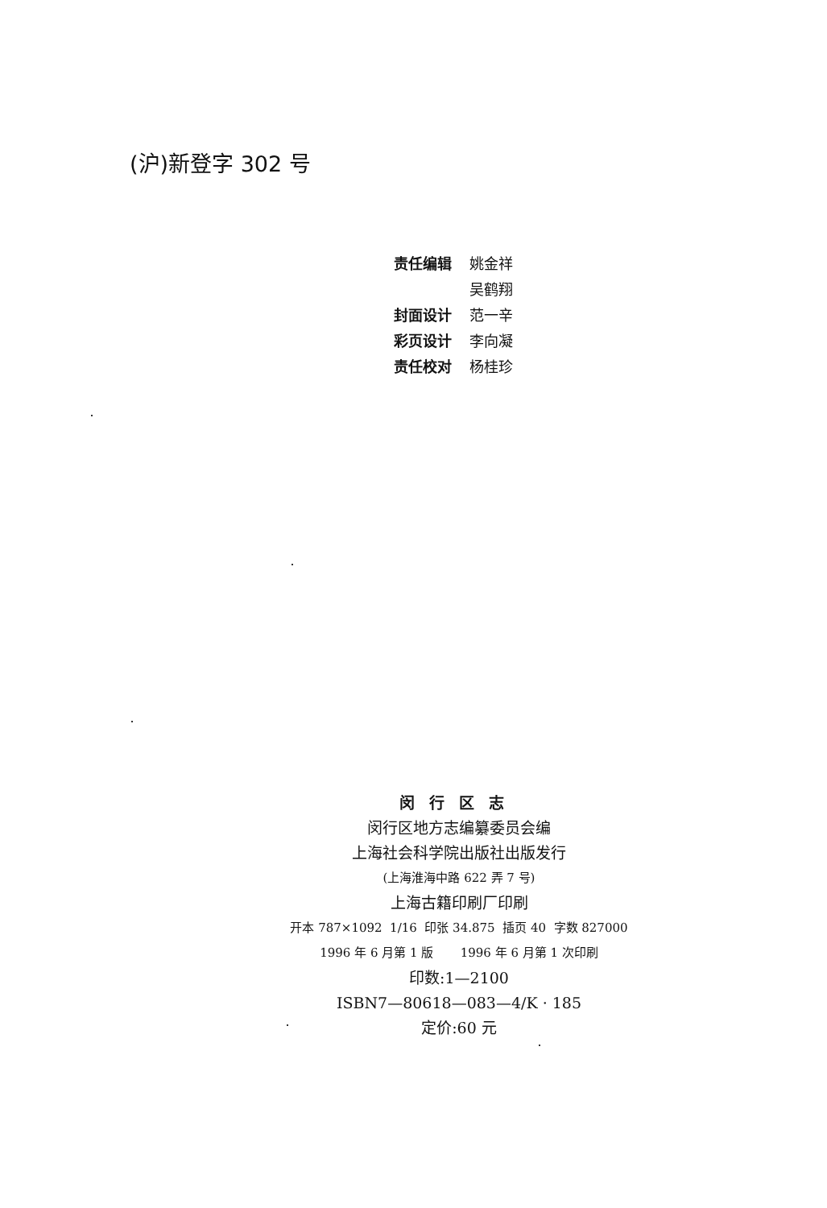(沪)新登字 302 号
| 责任编辑 | 姚金祥 |
| | 吴鹤翔 |
| 封面设计 | 范一辛 |
| 彩页设计 | 李向凝 |
| 责任校对 | 杨桂珍 |
闵行区志
闵行区地方志编纂委员会编
上海社会科学院出版社出版发行
(上海淮海中路 622 弄 7 号)
上海古籍印刷厂印刷
开本 787×1092 1/16 印张 34.875 插页 40 字数 827000
1996 年 6 月第 1 版 1996 年 6 月第 1 次印刷
印数:1—2100
ISBN7—80618—083—4/K · 185
定价:60 元